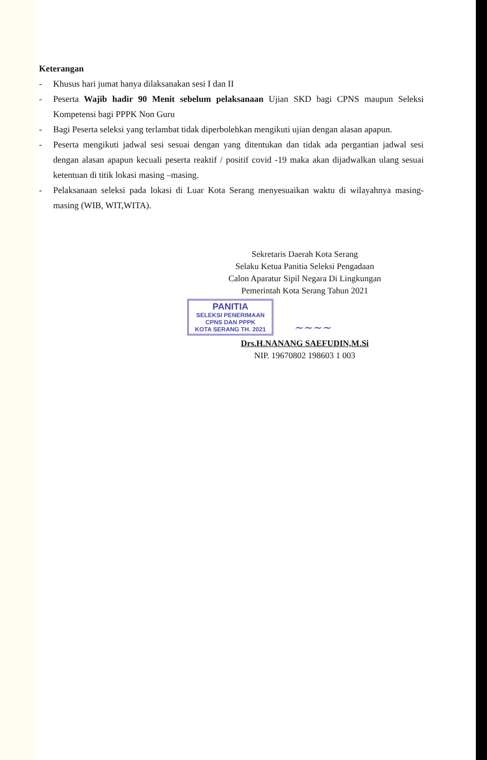Keterangan
- Khusus hari jumat hanya dilaksanakan sesi I dan II
- Peserta Wajib hadir 90 Menit sebelum pelaksanaan Ujian SKD bagi CPNS maupun Seleksi Kompetensi bagi PPPK Non Guru
- Bagi Peserta seleksi yang terlambat tidak diperbolehkan mengikuti ujian dengan alasan apapun.
- Peserta mengikuti jadwal sesi sesuai dengan yang ditentukan dan tidak ada pergantian jadwal sesi dengan alasan apapun kecuali peserta reaktif / positif covid -19 maka akan dijadwalkan ulang sesuai ketentuan di titik lokasi masing –masing.
- Pelaksanaan seleksi pada lokasi di Luar Kota Serang menyesuaikan waktu di wilayahnya masing-masing (WIB, WIT,WITA).
Sekretaris Daerah Kota Serang
Selaku Ketua Panitia Seleksi Pengadaan
Calon Aparatur Sipil Negara Di Lingkungan
Pemerintah Kota Serang Tahun 2021
PANITIA SELEKSI PENERIMAAN
CPNS DAN PPPK
KOTA SERANG TH. 2021
~~~~
Drs.H.NANANG SAEFUDIN,M.Si
NIP. 19670802 198603 1 003